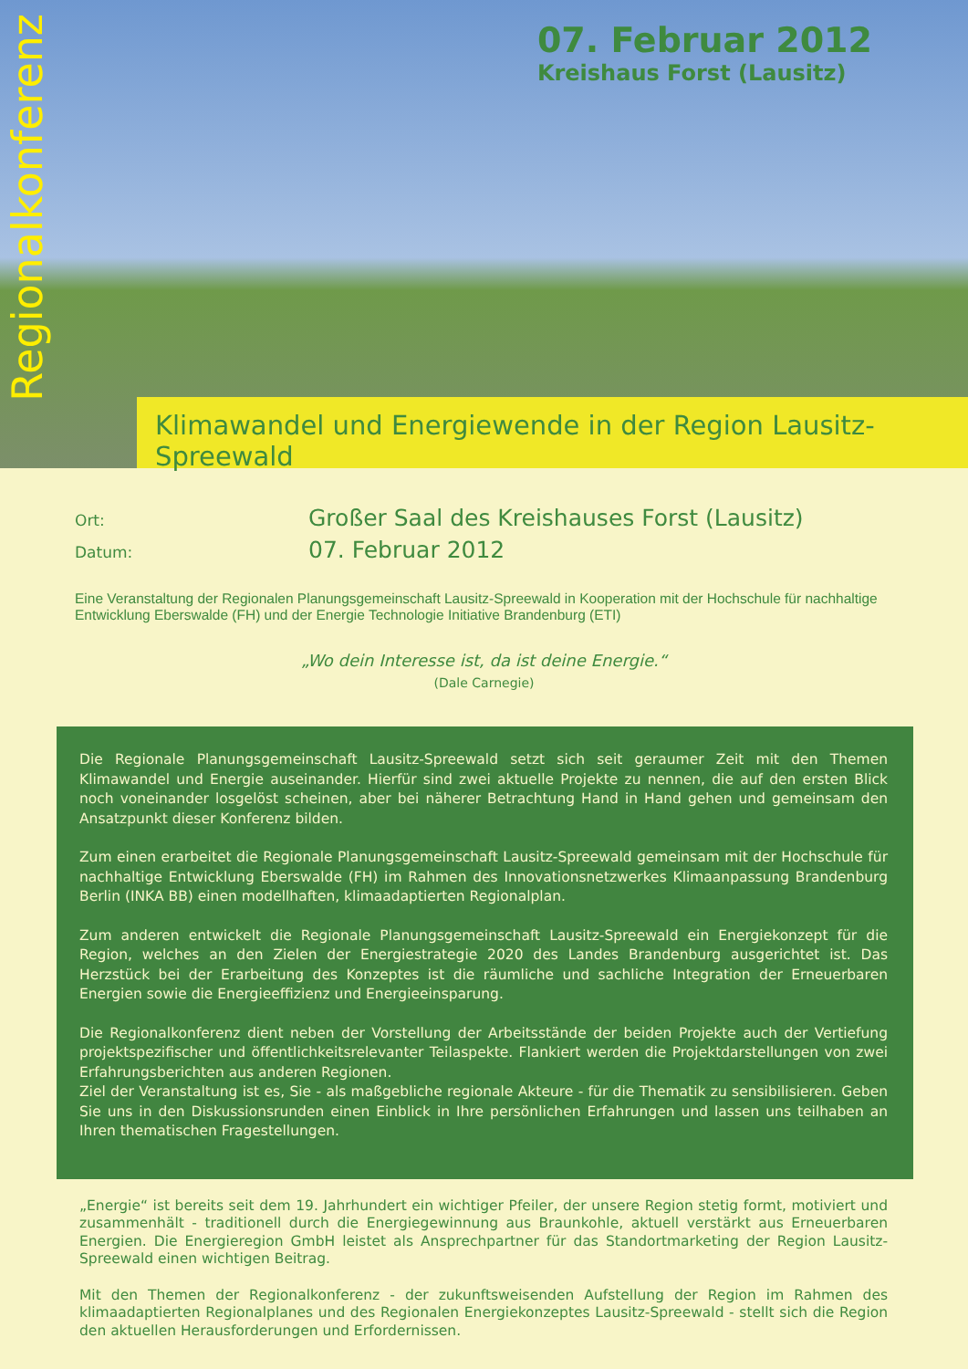Regionalkonferenz
07. Februar 2012
Kreishaus Forst (Lausitz)
Klimawandel und Energiewende in der Region Lausitz-Spreewald
Ort:
Großer Saal des Kreishauses Forst (Lausitz)
Datum:
07. Februar 2012
Eine Veranstaltung der Regionalen Planungsgemeinschaft Lausitz-Spreewald in Kooperation mit der Hochschule für nachhaltige Entwicklung Eberswalde (FH) und der Energie Technologie Initiative Brandenburg (ETI)
„Wo dein Interesse ist, da ist deine Energie.“
(Dale Carnegie)
Die Regionale Planungsgemeinschaft Lausitz-Spreewald setzt sich seit geraumer Zeit mit den Themen Klimawandel und Energie auseinander. Hierfür sind zwei aktuelle Projekte zu nennen, die auf den ersten Blick noch voneinander losgelöst scheinen, aber bei näherer Betrachtung Hand in Hand gehen und gemeinsam den Ansatzpunkt dieser Konferenz bilden.
Zum einen erarbeitet die Regionale Planungsgemeinschaft Lausitz-Spreewald gemeinsam mit der Hochschule für nachhaltige Entwicklung Eberswalde (FH) im Rahmen des Innovationsnetzwerkes Klimaanpassung Brandenburg Berlin (INKA BB) einen modellhaften, klimaadaptierten Regionalplan.
Zum anderen entwickelt die Regionale Planungsgemeinschaft Lausitz-Spreewald ein Energiekonzept für die Region, welches an den Zielen der Energiestrategie 2020 des Landes Brandenburg ausgerichtet ist. Das Herzstück bei der Erarbeitung des Konzeptes ist die räumliche und sachliche Integration der Erneuerbaren Energien sowie die Energieeffizienz und Energieeinsparung.
Die Regionalkonferenz dient neben der Vorstellung der Arbeitsstände der beiden Projekte auch der Vertiefung projektspezifischer und öffentlichkeitsrelevanter Teilaspekte. Flankiert werden die Projektdarstellungen von zwei Erfahrungsberichten aus anderen Regionen.
Ziel der Veranstaltung ist es, Sie - als maßgebliche regionale Akteure - für die Thematik zu sensibilisieren. Geben Sie uns in den Diskussionsrunden einen Einblick in Ihre persönlichen Erfahrungen und lassen uns teilhaben an Ihren thematischen Fragestellungen.
„Energie“ ist bereits seit dem 19. Jahrhundert ein wichtiger Pfeiler, der unsere Region stetig formt, motiviert und zusammenhält - traditionell durch die Energiegewinnung aus Braunkohle, aktuell verstärkt aus Erneuerbaren Energien. Die Energieregion GmbH leistet als Ansprechpartner für das Standortmarketing der Region Lausitz-Spreewald einen wichtigen Beitrag.
Mit den Themen der Regionalkonferenz - der zukunftsweisenden Aufstellung der Region im Rahmen des klimaadaptierten Regionalplanes und des Regionalen Energiekonzeptes Lausitz-Spreewald - stellt sich die Region den aktuellen Herausforderungen und Erfordernissen.